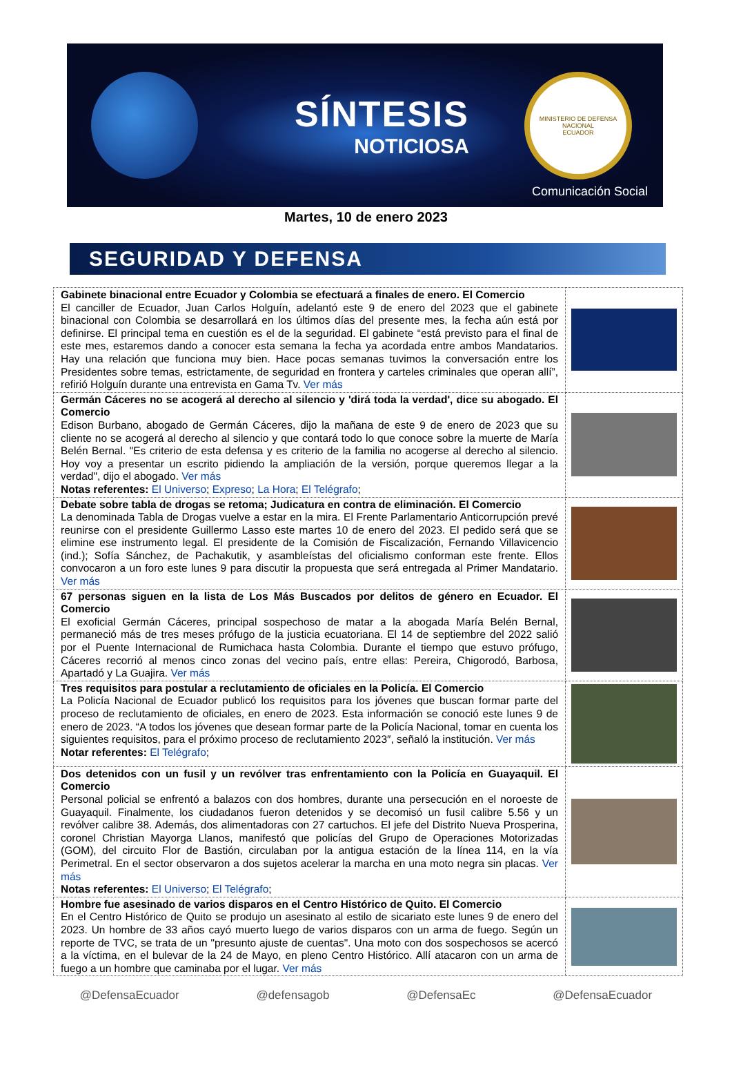SÍNTESIS
NOTICIOSA
MINISTERIO DE DEFENSA NACIONAL
ECUADOR
Comunicación Social
Martes, 10 de enero 2023
SEGURIDAD Y DEFENSA
| Gabinete binacional entre Ecuador y Colombia se efectuará a finales de enero. El Comercio El canciller de Ecuador, Juan Carlos Holguín, adelantó este 9 de enero del 2023 que el gabinete binacional con Colombia se desarrollará en los últimos días del presente mes, la fecha aún está por definirse. El principal tema en cuestión es el de la seguridad. El gabinete “está previsto para el final de este mes, estaremos dando a conocer esta semana la fecha ya acordada entre ambos Mandatarios. Hay una relación que funciona muy bien. Hace pocas semanas tuvimos la conversación entre los Presidentes sobre temas, estrictamente, de seguridad en frontera y carteles criminales que operan allí”, refirió Holguín durante una entrevista en Gama Tv. Ver más | |
| Germán Cáceres no se acogerá al derecho al silencio y 'dirá toda la verdad', dice su abogado. El Comercio Edison Burbano, abogado de Germán Cáceres, dijo la mañana de este 9 de enero de 2023 que su cliente no se acogerá al derecho al silencio y que contará todo lo que conoce sobre la muerte de María Belén Bernal. "Es criterio de esta defensa y es criterio de la familia no acogerse al derecho al silencio. Hoy voy a presentar un escrito pidiendo la ampliación de la versión, porque queremos llegar a la verdad", dijo el abogado. Ver más Notas referentes: El Universo ; Expreso ; La Hora ; El Telégrafo ; | |
| Debate sobre tabla de drogas se retoma; Judicatura en contra de eliminación. El Comercio La denominada Tabla de Drogas vuelve a estar en la mira. El Frente Parlamentario Anticorrupción prevé reunirse con el presidente Guillermo Lasso este martes 10 de enero del 2023. El pedido será que se elimine ese instrumento legal. El presidente de la Comisión de Fiscalización, Fernando Villavicencio (ind.); Sofía Sánchez, de Pachakutik, y asambleístas del oficialismo conforman este frente. Ellos convocaron a un foro este lunes 9 para discutir la propuesta que será entregada al Primer Mandatario. Ver más | |
| 67 personas siguen en la lista de Los Más Buscados por delitos de género en Ecuador. El Comercio El exoficial Germán Cáceres, principal sospechoso de matar a la abogada María Belén Bernal, permaneció más de tres meses prófugo de la justicia ecuatoriana. El 14 de septiembre del 2022 salió por el Puente Internacional de Rumichaca hasta Colombia. Durante el tiempo que estuvo prófugo, Cáceres recorrió al menos cinco zonas del vecino país, entre ellas: Pereira, Chigorodó, Barbosa, Apartadó y La Guajira. Ver más | |
| Tres requisitos para postular a reclutamiento de oficiales en la Policía. El Comercio La Policía Nacional de Ecuador publicó los requisitos para los jóvenes que buscan formar parte del proceso de reclutamiento de oficiales, en enero de 2023. Esta información se conoció este lunes 9 de enero de 2023. “A todos los jóvenes que desean formar parte de la Policía Nacional, tomar en cuenta los siguientes requisitos, para el próximo proceso de reclutamiento 2023″, señaló la institución. Ver más Notar referentes: El Telégrafo ; | |
| Dos detenidos con un fusil y un revólver tras enfrentamiento con la Policía en Guayaquil. El Comercio Personal policial se enfrentó a balazos con dos hombres, durante una persecución en el noroeste de Guayaquil. Finalmente, los ciudadanos fueron detenidos y se decomisó un fusil calibre 5.56 y un revólver calibre 38. Además, dos alimentadoras con 27 cartuchos. El jefe del Distrito Nueva Prosperina, coronel Christian Mayorga Llanos, manifestó que policías del Grupo de Operaciones Motorizadas (GOM), del circuito Flor de Bastión, circulaban por la antigua estación de la línea 114, en la vía Perimetral. En el sector observaron a dos sujetos acelerar la marcha en una moto negra sin placas. Ver más Notas referentes: El Universo ; El Telégrafo ; | |
| Hombre fue asesinado de varios disparos en el Centro Histórico de Quito. El Comercio En el Centro Histórico de Quito se produjo un asesinato al estilo de sicariato este lunes 9 de enero del 2023. Un hombre de 33 años cayó muerto luego de varios disparos con un arma de fuego. Según un reporte de TVC, se trata de un "presunto ajuste de cuentas". Una moto con dos sospechosos se acercó a la víctima, en el bulevar de la 24 de Mayo, en pleno Centro Histórico. Allí atacaron con un arma de fuego a un hombre que caminaba por el lugar. Ver más | |
@DefensaEcuador @defensagob @DefensaEc @DefensaEcuador